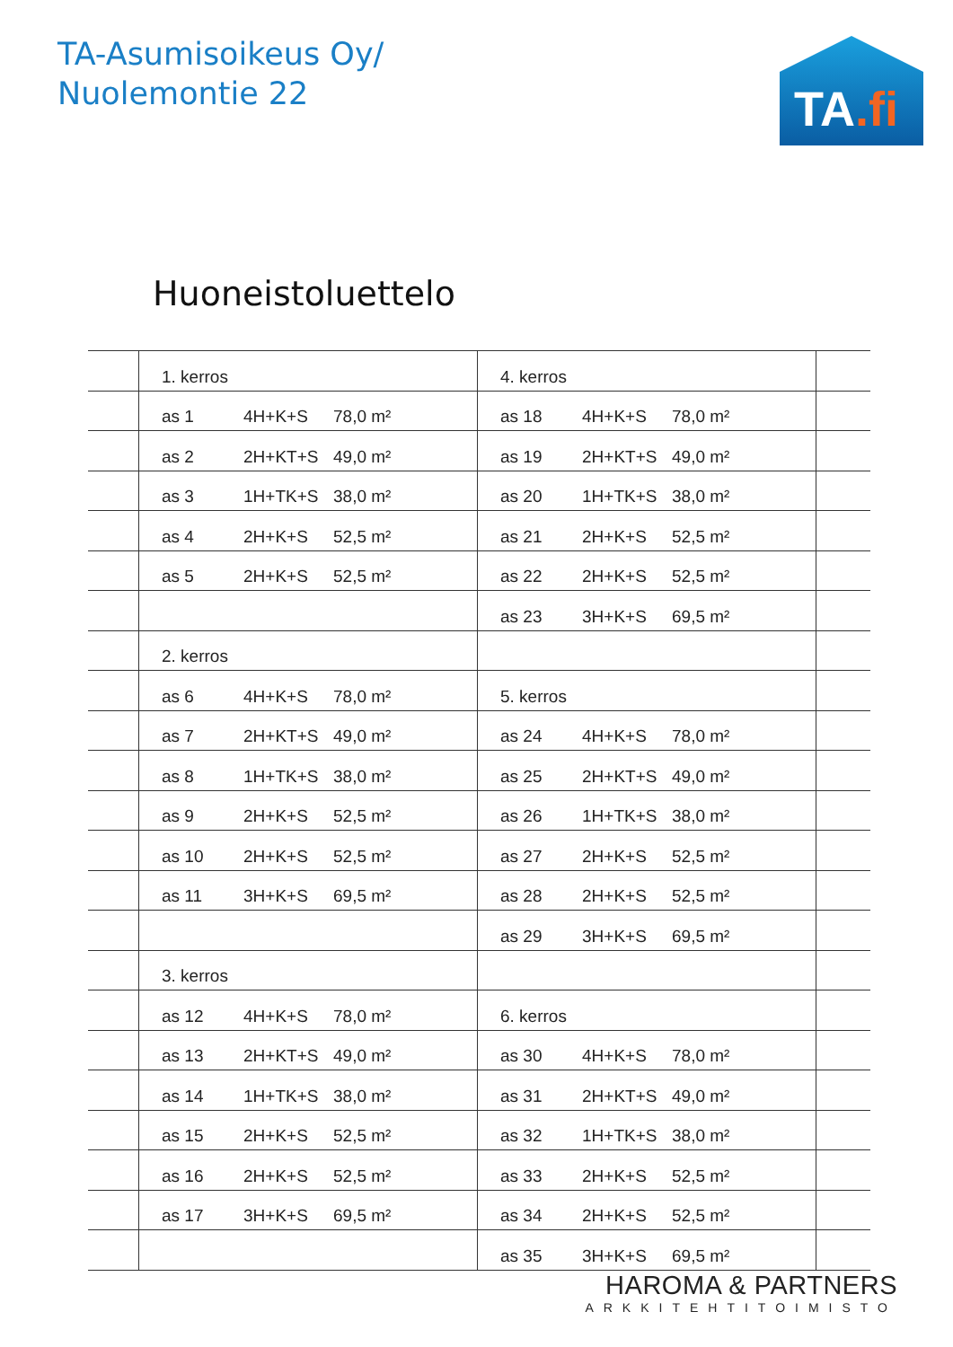TA-Asumisoikeus Oy/
Nuolemontie 22
TA.fi
Huoneistoluettelo
| | 1. kerros | | | 4. kerros | | | |
| | as 1 | 4H+K+S | 78,0 m² | as 18 | 4H+K+S | 78,0 m² | |
| | as 2 | 2H+KT+S | 49,0 m² | as 19 | 2H+KT+S | 49,0 m² | |
| | as 3 | 1H+TK+S | 38,0 m² | as 20 | 1H+TK+S | 38,0 m² | |
| | as 4 | 2H+K+S | 52,5 m² | as 21 | 2H+K+S | 52,5 m² | |
| | as 5 | 2H+K+S | 52,5 m² | as 22 | 2H+K+S | 52,5 m² | |
| | | | | as 23 | 3H+K+S | 69,5 m² | |
| | 2. kerros | | | | | | |
| | as 6 | 4H+K+S | 78,0 m² | 5. kerros | | | |
| | as 7 | 2H+KT+S | 49,0 m² | as 24 | 4H+K+S | 78,0 m² | |
| | as 8 | 1H+TK+S | 38,0 m² | as 25 | 2H+KT+S | 49,0 m² | |
| | as 9 | 2H+K+S | 52,5 m² | as 26 | 1H+TK+S | 38,0 m² | |
| | as 10 | 2H+K+S | 52,5 m² | as 27 | 2H+K+S | 52,5 m² | |
| | as 11 | 3H+K+S | 69,5 m² | as 28 | 2H+K+S | 52,5 m² | |
| | | | | as 29 | 3H+K+S | 69,5 m² | |
| | 3. kerros | | | | | | |
| | as 12 | 4H+K+S | 78,0 m² | 6. kerros | | | |
| | as 13 | 2H+KT+S | 49,0 m² | as 30 | 4H+K+S | 78,0 m² | |
| | as 14 | 1H+TK+S | 38,0 m² | as 31 | 2H+KT+S | 49,0 m² | |
| | as 15 | 2H+K+S | 52,5 m² | as 32 | 1H+TK+S | 38,0 m² | |
| | as 16 | 2H+K+S | 52,5 m² | as 33 | 2H+K+S | 52,5 m² | |
| | as 17 | 3H+K+S | 69,5 m² | as 34 | 2H+K+S | 52,5 m² | |
| | | | | as 35 | 3H+K+S | 69,5 m² | |
HAROMA & PARTNERS
ARKKITEHTITOIMISTO